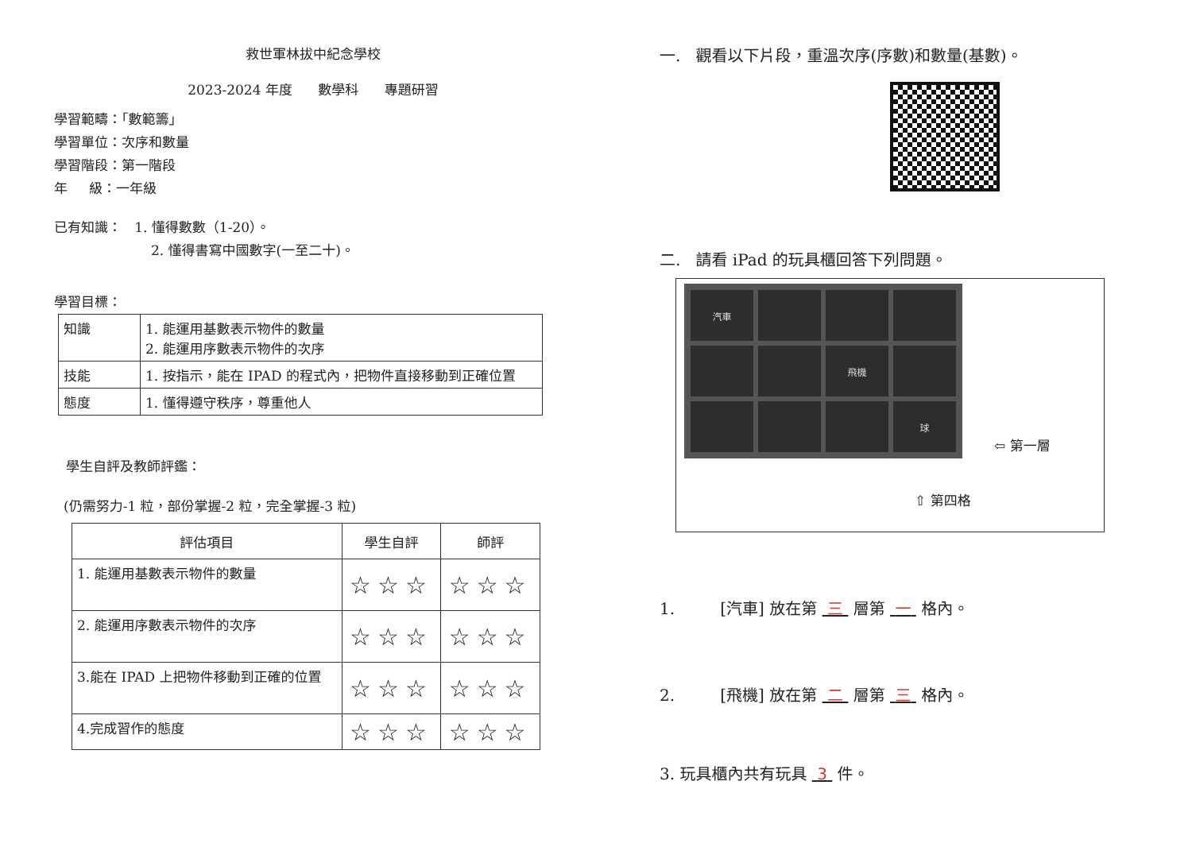救世軍林拔中紀念學校
2023-2024 年度 數學科 專題研習
學習範疇：「數範籌」
學習單位：次序和數量
學習階段：第一階段
年 級：一年級
已有知識： 1. 懂得數數（1-20）。
2. 懂得書寫中國數字(一至二十)。
學習目標：
| 知識 | 1. 能運用基數表示物件的數量 2. 能運用序數表示物件的次序 |
| 技能 | 1. 按指示，能在 IPAD 的程式內，把物件直接移動到正確位置 |
| 態度 | 1. 懂得遵守秩序，尊重他人 |
學生自評及教師評鑑：
(仍需努力-1 粒，部份掌握-2 粒，完全掌握-3 粒)
| 評估項目 | 學生自評 | 師評 |
| --- | --- | --- |
| 1. 能運用基數表示物件的數量 | ☆☆☆ | ☆☆☆ |
| 2. 能運用序數表示物件的次序 | ☆☆☆ | ☆☆☆ |
| 3.能在 IPAD 上把物件移動到正確的位置 | ☆☆☆ | ☆☆☆ |
| 4.完成習作的態度 | ☆☆☆ | ☆☆☆ |
一. 觀看以下片段，重溫次序(序數)和數量(基數)。
二. 請看 iPad 的玩具櫃回答下列問題。
汽車
飛機
球
⇦ 第一層
⇧ 第四格
1. [汽車] 放在第 三 層第 一 格內。
2. [飛機] 放在第 二 層第 三 格內。
3. 玩具櫃內共有玩具 3 件。